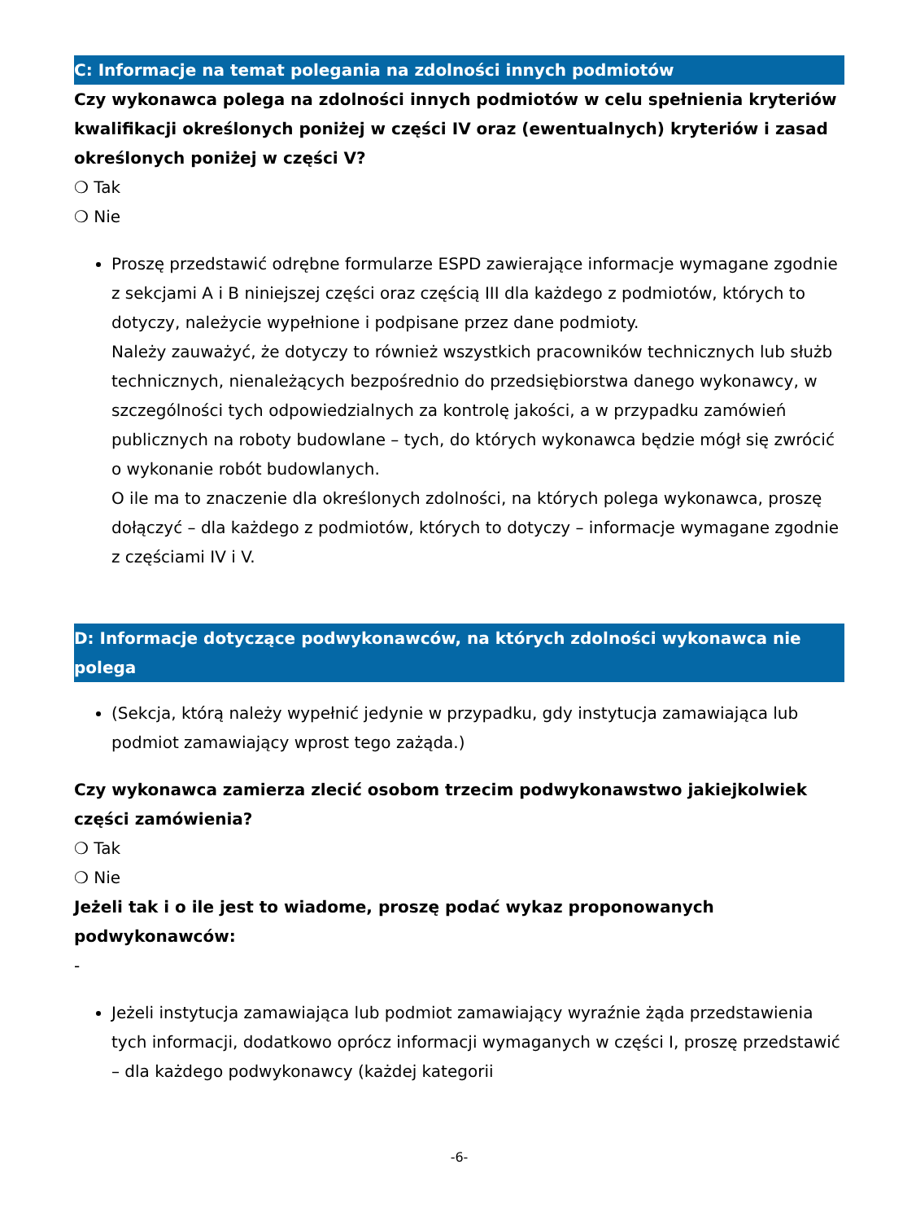C: Informacje na temat polegania na zdolności innych podmiotów
Czy wykonawca polega na zdolności innych podmiotów w celu spełnienia kryteriów kwalifikacji określonych poniżej w części IV oraz (ewentualnych) kryteriów i zasad określonych poniżej w części V?
❍ Tak
❍ Nie
Proszę przedstawić odrębne formularze ESPD zawierające informacje wymagane zgodnie z sekcjami A i B niniejszej części oraz częścią III dla każdego z podmiotów, których to dotyczy, należycie wypełnione i podpisane przez dane podmioty.
Należy zauważyć, że dotyczy to również wszystkich pracowników technicznych lub służb technicznych, nienależących bezpośrednio do przedsiębiorstwa danego wykonawcy, w szczególności tych odpowiedzialnych za kontrolę jakości, a w przypadku zamówień publicznych na roboty budowlane – tych, do których wykonawca będzie mógł się zwrócić o wykonanie robót budowlanych.
O ile ma to znaczenie dla określonych zdolności, na których polega wykonawca, proszę dołączyć – dla każdego z podmiotów, których to dotyczy – informacje wymagane zgodnie z częściami IV i V.
D: Informacje dotyczące podwykonawców, na których zdolności wykonawca nie polega
(Sekcja, którą należy wypełnić jedynie w przypadku, gdy instytucja zamawiająca lub podmiot zamawiający wprost tego zażąda.)
Czy wykonawca zamierza zlecić osobom trzecim podwykonawstwo jakiejkolwiek części zamówienia?
❍ Tak
❍ Nie
Jeżeli tak i o ile jest to wiadome, proszę podać wykaz proponowanych podwykonawców:
-
Jeżeli instytucja zamawiająca lub podmiot zamawiający wyraźnie żąda przedstawienia tych informacji, dodatkowo oprócz informacji wymaganych w części I, proszę przedstawić – dla każdego podwykonawcy (każdej kategorii
-6-